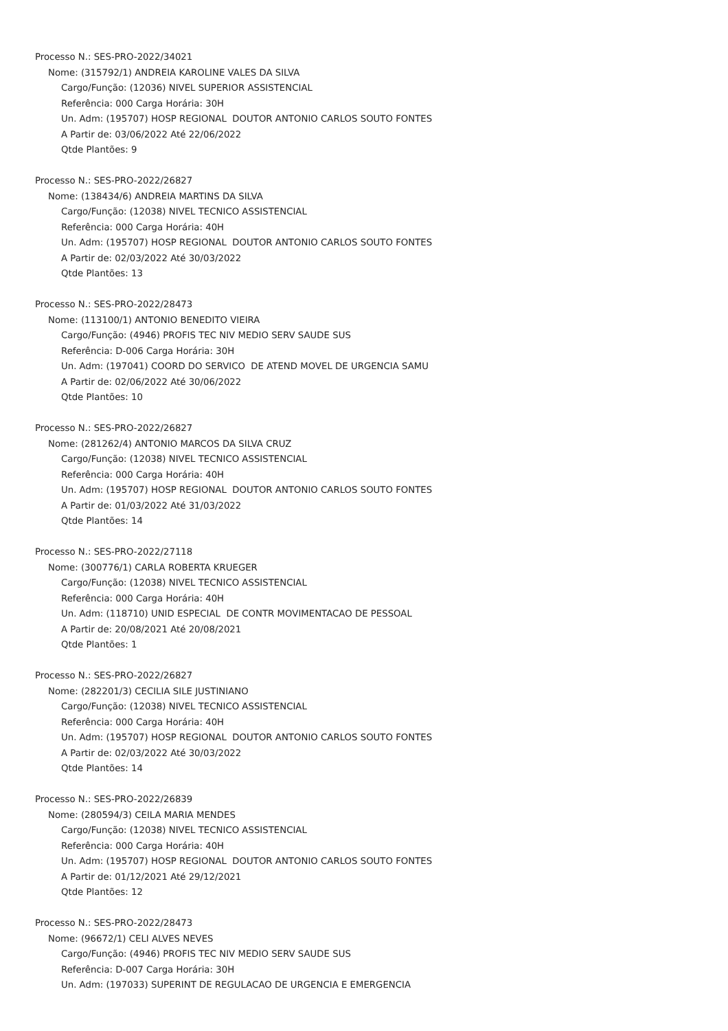Processo N.: SES-PRO-2022/34021
Nome: (315792/1) ANDREIA KAROLINE VALES DA SILVA
Cargo/Função: (12036) NIVEL SUPERIOR ASSISTENCIAL
Referência: 000 Carga Horária: 30H
Un. Adm: (195707) HOSP REGIONAL DOUTOR ANTONIO CARLOS SOUTO FONTES
A Partir de: 03/06/2022 Até 22/06/2022
Qtde Plantões: 9
Processo N.: SES-PRO-2022/26827
Nome: (138434/6) ANDREIA MARTINS DA SILVA
Cargo/Função: (12038) NIVEL TECNICO ASSISTENCIAL
Referência: 000 Carga Horária: 40H
Un. Adm: (195707) HOSP REGIONAL DOUTOR ANTONIO CARLOS SOUTO FONTES
A Partir de: 02/03/2022 Até 30/03/2022
Qtde Plantões: 13
Processo N.: SES-PRO-2022/28473
Nome: (113100/1) ANTONIO BENEDITO VIEIRA
Cargo/Função: (4946) PROFIS TEC NIV MEDIO SERV SAUDE SUS
Referência: D-006 Carga Horária: 30H
Un. Adm: (197041) COORD DO SERVICO DE ATEND MOVEL DE URGENCIA SAMU
A Partir de: 02/06/2022 Até 30/06/2022
Qtde Plantões: 10
Processo N.: SES-PRO-2022/26827
Nome: (281262/4) ANTONIO MARCOS DA SILVA CRUZ
Cargo/Função: (12038) NIVEL TECNICO ASSISTENCIAL
Referência: 000 Carga Horária: 40H
Un. Adm: (195707) HOSP REGIONAL DOUTOR ANTONIO CARLOS SOUTO FONTES
A Partir de: 01/03/2022 Até 31/03/2022
Qtde Plantões: 14
Processo N.: SES-PRO-2022/27118
Nome: (300776/1) CARLA ROBERTA KRUEGER
Cargo/Função: (12038) NIVEL TECNICO ASSISTENCIAL
Referência: 000 Carga Horária: 40H
Un. Adm: (118710) UNID ESPECIAL DE CONTR MOVIMENTACAO DE PESSOAL
A Partir de: 20/08/2021 Até 20/08/2021
Qtde Plantões: 1
Processo N.: SES-PRO-2022/26827
Nome: (282201/3) CECILIA SILE JUSTINIANO
Cargo/Função: (12038) NIVEL TECNICO ASSISTENCIAL
Referência: 000 Carga Horária: 40H
Un. Adm: (195707) HOSP REGIONAL DOUTOR ANTONIO CARLOS SOUTO FONTES
A Partir de: 02/03/2022 Até 30/03/2022
Qtde Plantões: 14
Processo N.: SES-PRO-2022/26839
Nome: (280594/3) CEILA MARIA MENDES
Cargo/Função: (12038) NIVEL TECNICO ASSISTENCIAL
Referência: 000 Carga Horária: 40H
Un. Adm: (195707) HOSP REGIONAL DOUTOR ANTONIO CARLOS SOUTO FONTES
A Partir de: 01/12/2021 Até 29/12/2021
Qtde Plantões: 12
Processo N.: SES-PRO-2022/28473
Nome: (96672/1) CELI ALVES NEVES
Cargo/Função: (4946) PROFIS TEC NIV MEDIO SERV SAUDE SUS
Referência: D-007 Carga Horária: 30H
Un. Adm: (197033) SUPERINT DE REGULACAO DE URGENCIA E EMERGENCIA